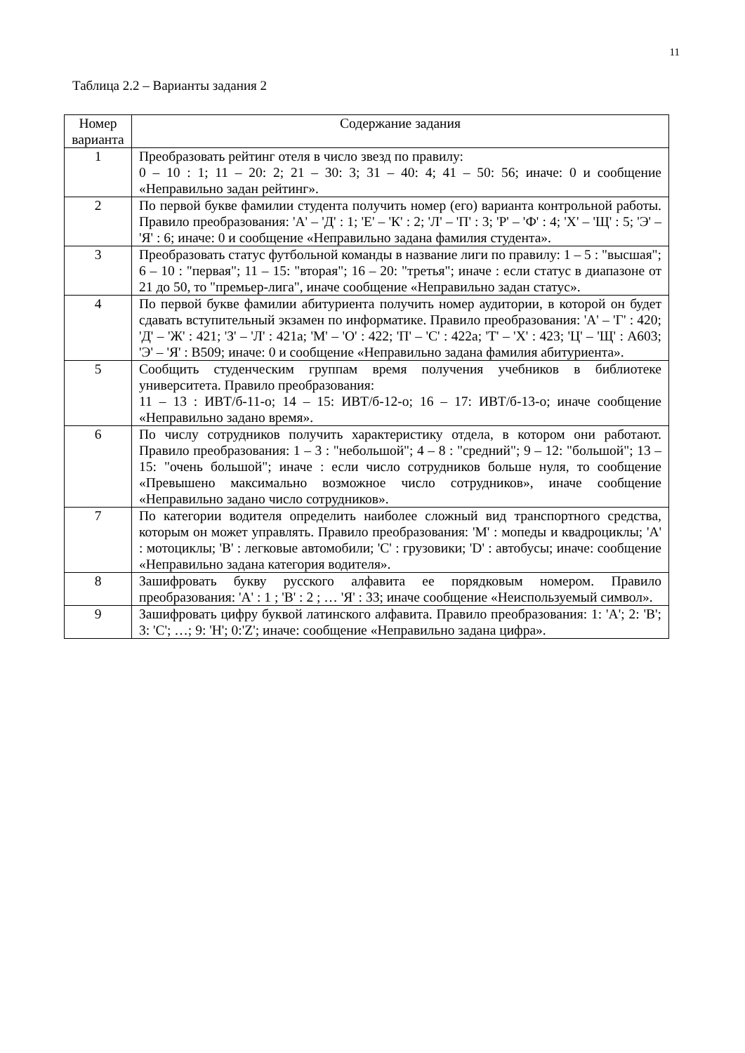11
Таблица 2.2 – Варианты задания 2
| Номер варианта | Содержание задания |
| --- | --- |
| 1 | Преобразовать рейтинг отеля в число звезд по правилу: 0 – 10 : 1; 11 – 20: 2; 21 – 30: 3; 31 – 40: 4; 41 – 50: 56; иначе: 0 и сообщение «Неправильно задан рейтинг». |
| 2 | По первой букве фамилии студента получить номер (его) варианта контрольной работы. Правило преобразования: 'А' – 'Д' : 1; 'Е' – 'К' : 2; 'Л' – 'П' : 3; 'Р' – 'Ф' : 4; 'Х' – 'Щ' : 5; 'Э' – 'Я' : 6; иначе: 0 и сообщение «Неправильно задана фамилия студента». |
| 3 | Преобразовать статус футбольной команды в название лиги по правилу: 1 – 5 : "высшая"; 6 – 10 : "первая"; 11 – 15: "вторая"; 16 – 20: "третья"; иначе : если статус в диапазоне от 21 до 50, то "премьер-лига", иначе сообщение «Неправильно задан статус». |
| 4 | По первой букве фамилии абитуриента получить номер аудитории, в которой он будет сдавать вступительный экзамен по информатике. Правило преобразования: 'А' – 'Г' : 420; 'Д' – 'Ж' : 421; 'З' – 'Л' : 421а; 'М' – 'О' : 422; 'П' – 'С' : 422а; 'Т' – 'Х' : 423; 'Ц' – 'Щ' : А603; 'Э' – 'Я' : В509; иначе: 0 и сообщение «Неправильно задана фамилия абитуриента». |
| 5 | Сообщить студенческим группам время получения учебников в библиотеке университета. Правило преобразования: 11 – 13 : ИВТ/б-11-о; 14 – 15: ИВТ/б-12-о; 16 – 17: ИВТ/б-13-о; иначе сообщение «Неправильно задано время». |
| 6 | По числу сотрудников получить характеристику отдела, в котором они работают. Правило преобразования: 1 – 3 : "небольшой"; 4 – 8 : "средний"; 9 – 12: "большой"; 13 – 15: "очень большой"; иначе : если число сотрудников больше нуля, то сообщение «Превышено максимально возможное число сотрудников», иначе сообщение «Неправильно задано число сотрудников». |
| 7 | По категории водителя определить наиболее сложный вид транспортного средства, которым он может управлять. Правило преобразования: 'M' : мопеды и квадроциклы; 'A' : мотоциклы; 'B' : легковые автомобили; 'C' : грузовики; 'D' : автобусы; иначе: сообщение «Неправильно задана категория водителя». |
| 8 | Зашифровать букву русского алфавита ее порядковым номером. Правило преобразования: 'А' : 1 ; 'В' : 2 ; … 'Я' : 33; иначе сообщение «Неиспользуемый символ». |
| 9 | Зашифровать цифру буквой латинского алфавита. Правило преобразования: 1: 'A'; 2: 'B'; 3: 'C'; …; 9: 'H'; 0:'Z'; иначе: сообщение «Неправильно задана цифра». |